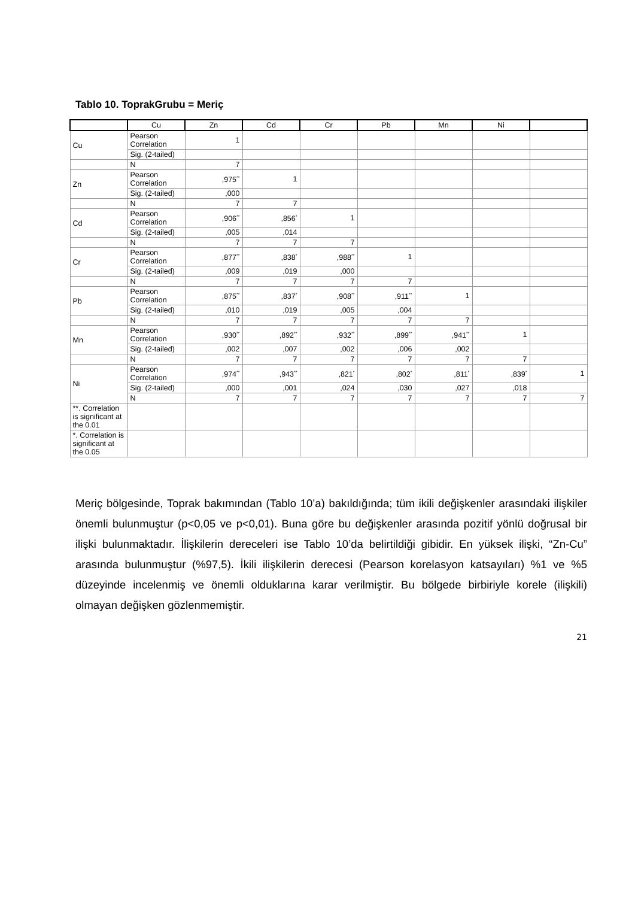Tablo 10. ToprakGrubu = Meriç
| | Cu | Zn | Cd | Cr | Pb | Mn | Ni | |
| --- | --- | --- | --- | --- | --- | --- | --- | --- |
| Cu | Pearson Correlation | 1 | | | | | | |
| | Sig. (2-tailed) | | | | | | | |
| | N | 7 | | | | | | |
| Zn | Pearson Correlation | ,975<sup>**</sup> | 1 | | | | | |
| | Sig. (2-tailed) | ,000 | | | | | | |
| | N | 7 | 7 | | | | | |
| Cd | Pearson Correlation | ,906<sup>**</sup> | ,856<sup>*</sup> | 1 | | | | |
| | Sig. (2-tailed) | ,005 | ,014 | | | | | |
| | N | 7 | 7 | 7 | | | | |
| Cr | Pearson Correlation | ,877<sup>**</sup> | ,838<sup>*</sup> | ,988<sup>**</sup> | 1 | | | |
| | Sig. (2-tailed) | ,009 | ,019 | ,000 | | | | |
| | N | 7 | 7 | 7 | 7 | | | |
| Pb | Pearson Correlation | ,875<sup>**</sup> | ,837<sup>*</sup> | ,908<sup>**</sup> | ,911<sup>**</sup> | 1 | | |
| | Sig. (2-tailed) | ,010 | ,019 | ,005 | ,004 | | | |
| | N | 7 | 7 | 7 | 7 | 7 | | |
| Mn | Pearson Correlation | ,930<sup>**</sup> | ,892<sup>**</sup> | ,932<sup>**</sup> | ,899<sup>**</sup> | ,941<sup>**</sup> | 1 | |
| | Sig. (2-tailed) | ,002 | ,007 | ,002 | ,006 | ,002 | | |
| | N | 7 | 7 | 7 | 7 | 7 | 7 | |
| Ni | Pearson Correlation | ,974<sup>**</sup> | ,943<sup>**</sup> | ,821<sup>*</sup> | ,802<sup>*</sup> | ,811<sup>*</sup> | ,839<sup>*</sup> | 1 |
| | Sig. (2-tailed) | ,000 | ,001 | ,024 | ,030 | ,027 | ,018 | |
| | N | 7 | 7 | 7 | 7 | 7 | 7 | 7 |
| **. Correlation is significant at the 0.01 | | | | | | | | |
| *. Correlation is significant at the 0.05 | | | | | | | | |
Meriç bölgesinde, Toprak bakımından (Tablo 10’a) bakıldığında; tüm ikili değişkenler arasındaki ilişkiler önemli bulunmuştur (p<0,05 ve p<0,01). Buna göre bu değişkenler arasında pozitif yönlü doğrusal bir ilişki bulunmaktadır. İlişkilerin dereceleri ise Tablo 10’da belirtildiği gibidir. En yüksek ilişki, “Zn-Cu” arasında bulunmuştur (%97,5). İkili ilişkilerin derecesi (Pearson korelasyon katsayıları) %1 ve %5 düzeyinde incelenmiş ve önemli olduklarına karar verilmiştir. Bu bölgede birbiriyle korele (ilişkili) olmayan değişken gözlenmemiştir.
21